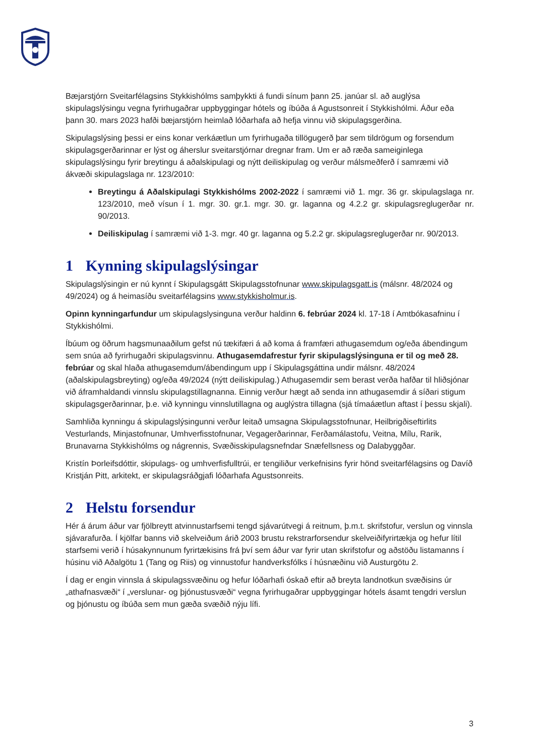Bæjarstjórn Sveitarfélagsins Stykkishólms samþykkti á fundi sínum þann 25. janúar sl. að auglýsa skipulagslýsingu vegna fyrirhugaðrar uppbyggingar hótels og íbúða á Agustsonreit í Stykkishólmi. Áður eða þann 30. mars 2023 hafði bæjarstjórn heimlað lóðarhafa að hefja vinnu við skipulagsgerðina.
Skipulagslýsing þessi er eins konar verkáætlun um fyrirhugaða tillögugerð þar sem tildrögum og forsendum skipulagsgerðarinnar er lýst og áherslur sveitarstjórnar dregnar fram. Um er að ræða sameiginlega skipulagslýsingu fyrir breytingu á aðalskipulagi og nýtt deiliskipulag og verður málsmeðferð í samræmi við ákvæði skipulagslaga nr. 123/2010:
Breytingu á Aðalskipulagi Stykkishólms 2002-2022 í samræmi við 1. mgr. 36 gr. skipulagslaga nr. 123/2010, með vísun í 1. mgr. 30. gr.1. mgr. 30. gr. laganna og 4.2.2 gr. skipulagsreglugerðar nr. 90/2013.
Deiliskipulag í samræmi við 1-3. mgr. 40 gr. laganna og 5.2.2 gr. skipulagsreglugerðar nr. 90/2013.
1 Kynning skipulagslýsingar
Skipulagslýsingin er nú kynnt í Skipulagsgátt Skipulagsstofnunar www.skipulagsgatt.is (málsnr. 48/2024 og 49/2024) og á heimasíðu sveitarfélagsins www.stykkisholmur.is.
Opinn kynningarfundur um skipulagslysinguna verður haldinn 6. febrúar 2024 kl. 17-18 í Amtbókasafninu í Stykkishólmi.
Íbúum og öðrum hagsmunaaðilum gefst nú tækifæri á að koma á framfæri athugasemdum og/eða ábendingum sem snúa að fyrirhugaðri skipulagsvinnu. Athugasemdafrestur fyrir skipulagslýsinguna er til og með 28. febrúar og skal hlaða athugasemdum/ábendingum upp í Skipulagsgáttina undir málsnr. 48/2024 (aðalskipulagsbreyting) og/eða 49/2024 (nýtt deiliskipulag.) Athugasemdir sem berast verða hafðar til hliðsjónar við áframhaldandi vinnslu skipulagstillagnanna. Einnig verður hægt að senda inn athugasemdir á síðari stigum skipulagsgerðarinnar, þ.e. við kynningu vinnslutillagna og auglýstra tillagna (sjá tímaáætlun aftast í þessu skjali).
Samhliða kynningu á skipulagslýsingunni verður leitað umsagna Skipulagsstofnunar, Heilbrigðiseftirlits Vesturlands, Minjastofnunar, Umhverfisstofnunar, Vegagerðarinnar, Ferðamálastofu, Veitna, Mílu, Rarik, Brunavarna Stykkishólms og nágrennis, Svæðisskipulagsnefndar Snæfellsness og Dalabyggðar.
Kristín Þorleifsdóttir, skipulags- og umhverfisfulltrúi, er tengiliður verkefnisins fyrir hönd sveitarfélagsins og Davíð Kristján Pitt, arkitekt, er skipulagsráðgjafi lóðarhafa Agustsonreits.
2 Helstu forsendur
Hér á árum áður var fjölbreytt atvinnustarfsemi tengd sjávarútvegi á reitnum, þ.m.t. skrifstofur, verslun og vinnsla sjávarafurða. Í kjölfar banns við skelveiðum árið 2003 brustu rekstrarforsendur skelveiðifyrirtækja og hefur lítil starfsemi verið í húsakynnunum fyrirtækisins frá því sem áður var fyrir utan skrifstofur og aðstöðu listamanns í húsinu við Aðalgötu 1 (Tang og Riis) og vinnustofur handverksfólks í húsnæðinu við Austurgötu 2.
Í dag er engin vinnsla á skipulagssvæðinu og hefur lóðarhafi óskað eftir að breyta landnotkun svæðisins úr „athafnasvæði“ í „verslunar- og þjónustusvæði“ vegna fyrirhugaðrar uppbyggingar hótels ásamt tengdri verslun og þjónustu og íbúða sem mun gæða svæðið nýju lífi.
3